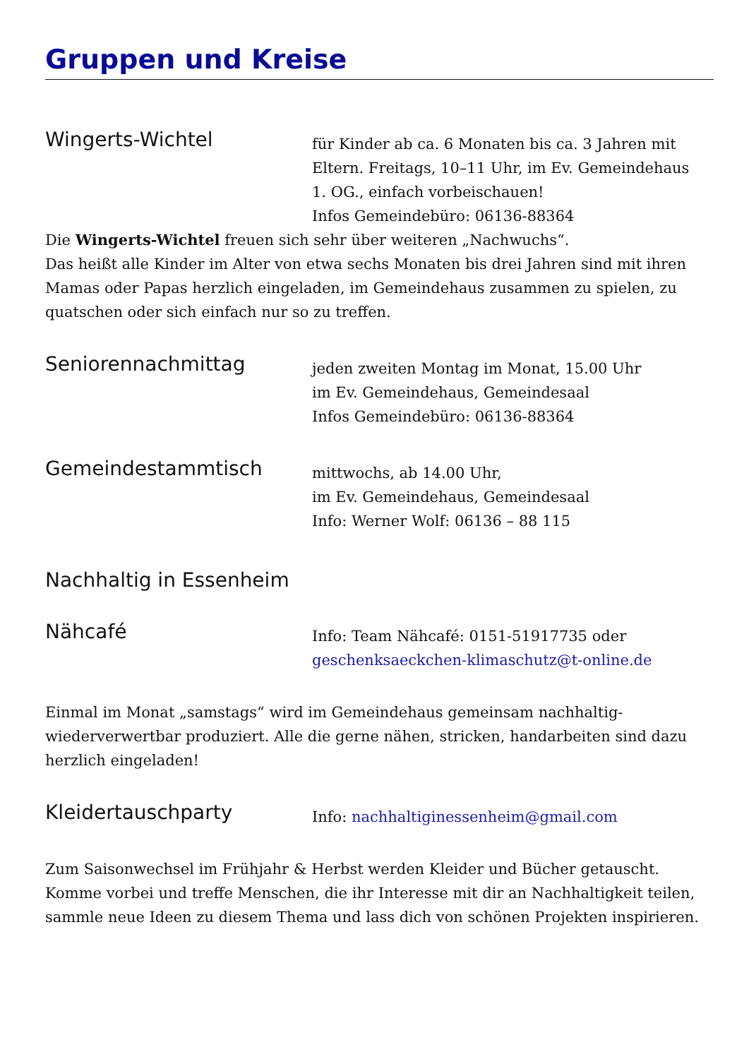Gruppen und Kreise
Wingerts-Wichtel
für Kinder ab ca. 6 Monaten bis ca. 3 Jahren mit
Eltern. Freitags, 10–11 Uhr, im Ev. Gemeindehaus
1. OG., einfach vorbeischauen!
Infos Gemeindebüro: 06136-88364
Die Wingerts-Wichtel freuen sich sehr über weiteren „Nachwuchs“.
Das heißt alle Kinder im Alter von etwa sechs Monaten bis drei Jahren sind mit ihren Mamas oder Papas herzlich eingeladen, im Gemeindehaus zusammen zu spielen, zu quatschen oder sich einfach nur so zu treffen.
Seniorennachmittag
jeden zweiten Montag im Monat, 15.00 Uhr
im Ev. Gemeindehaus, Gemeindesaal
Infos Gemeindebüro: 06136-88364
Gemeindestammtisch
mittwochs, ab 14.00 Uhr,
im Ev. Gemeindehaus, Gemeindesaal
Info: Werner Wolf: 06136 – 88 115
Nachhaltig in Essenheim
Nähcafé
Info: Team Nähcafé: 0151-51917735 oder
geschenksaeckchen-klimaschutz@t-online.de
Einmal im Monat „samstags“ wird im Gemeindehaus gemeinsam nachhaltig-wiederverwertbar produziert. Alle die gerne nähen, stricken, handarbeiten sind dazu herzlich eingeladen!
Kleidertauschparty
Info: nachhaltiginessenheim@gmail.com
Zum Saisonwechsel im Frühjahr & Herbst werden Kleider und Bücher getauscht. Komme vorbei und treffe Menschen, die ihr Interesse mit dir an Nachhaltigkeit teilen, sammle neue Ideen zu diesem Thema und lass dich von schönen Projekten inspirieren.